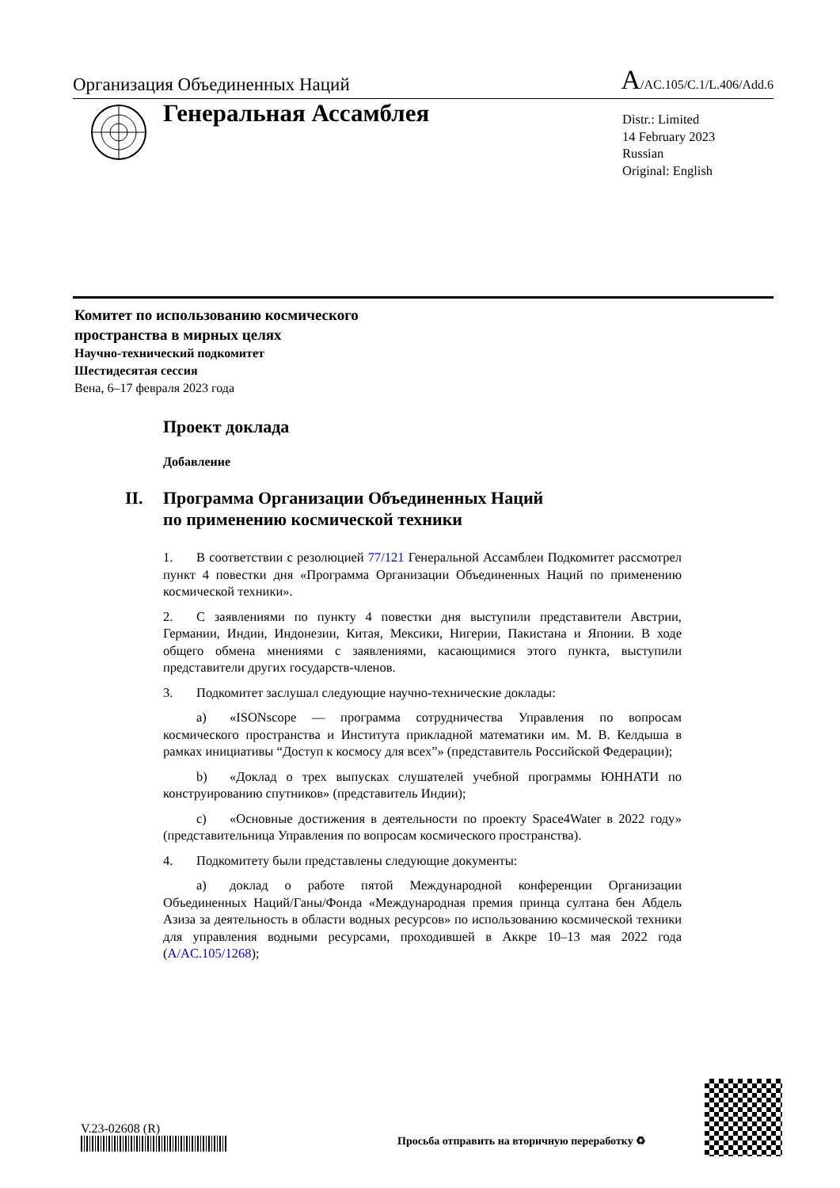Организация Объединенных Наций
A/AC.105/C.1/L.406/Add.6
Генеральная Ассамблея
Distr.: Limited
14 February 2023
Russian
Original: English
Комитет по использованию космического
пространства в мирных целях
Научно-технический подкомитет
Шестидесятая сессия
Вена, 6–17 февраля 2023 года
Проект доклада
Добавление
II. Программа Организации Объединенных Наций
по применению космической техники
1. В соответствии с резолюцией 77/121 Генеральной Ассамблеи Подкомитет рассмотрел пункт 4 повестки дня «Программа Организации Объединенных Наций по применению космической техники».
2. С заявлениями по пункту 4 повестки дня выступили представители Австрии, Германии, Индии, Индонезии, Китая, Мексики, Нигерии, Пакистана и Японии. В ходе общего обмена мнениями с заявлениями, касающимися этого пункта, выступили представители других государств-членов.
3. Подкомитет заслушал следующие научно-технические доклады:
a) «ISONscope — программа сотрудничества Управления по вопросам космического пространства и Института прикладной математики им. М. В. Келдыша в рамках инициативы “Доступ к космосу для всех”» (представитель Российской Федерации);
b) «Доклад о трех выпусках слушателей учебной программы ЮННАТИ по конструированию спутников» (представитель Индии);
c) «Основные достижения в деятельности по проекту Space4Water в 2022 году» (представительница Управления по вопросам космического пространства).
4. Подкомитету были представлены следующие документы:
a) доклад о работе пятой Международной конференции Организации Объединенных Наций/Ганы/Фонда «Международная премия принца султана бен Абдель Азиза за деятельность в области водных ресурсов» по использованию космической техники для управления водными ресурсами, проходившей в Аккре 10–13 мая 2022 года (A/AC.105/1268);
V.23-02608 (R)
Просьба отправить на вторичную переработку ♻